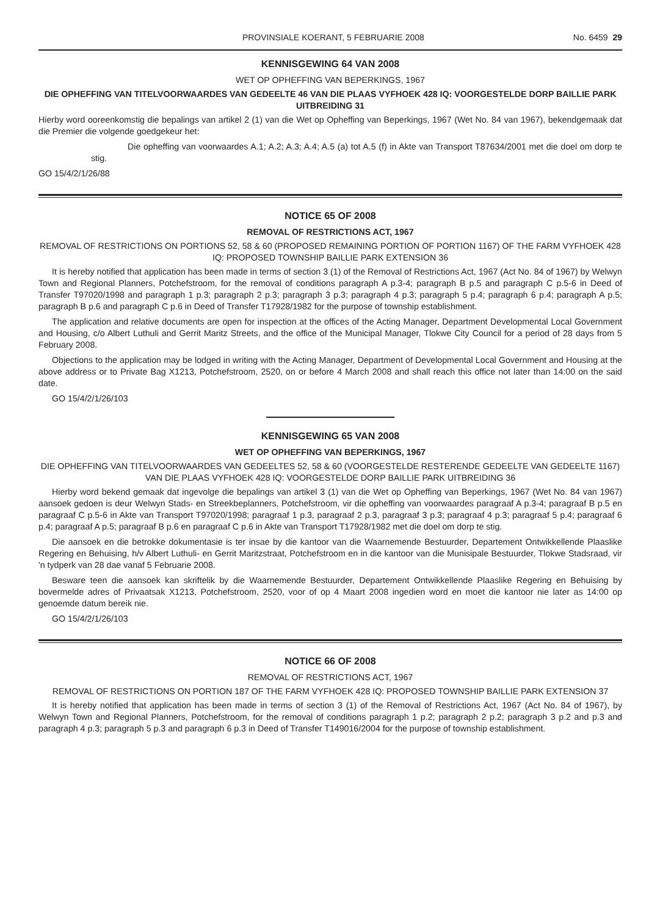PROVINSIALE KOERANT, 5 FEBRUARIE 2008 No. 6459 29
KENNISGEWING 64 VAN 2008
WET OP OPHEFFING VAN BEPERKINGS, 1967
DIE OPHEFFING VAN TITELVOORWAARDES VAN GEDEELTE 46 VAN DIE PLAAS VYFHOEK 428 IQ: VOORGESTELDE DORP BAILLIE PARK UITBREIDING 31
Hierby word ooreenkomstig die bepalings van artikel 2 (1) van die Wet op Opheffing van Beperkings, 1967 (Wet No. 84 van 1967), bekendgemaak dat die Premier die volgende goedgekeur het:
Die opheffing van voorwaardes A.1; A.2; A.3; A.4; A.5 (a) tot A.5 (f) in Akte van Transport T87634/2001 met die doel om dorp te stig.
GO 15/4/2/1/26/88
NOTICE 65 OF 2008
REMOVAL OF RESTRICTIONS ACT, 1967
REMOVAL OF RESTRICTIONS ON PORTIONS 52, 58 & 60 (PROPOSED REMAINING PORTION OF PORTION 1167) OF THE FARM VYFHOEK 428 IQ: PROPOSED TOWNSHIP BAILLIE PARK EXTENSION 36
It is hereby notified that application has been made in terms of section 3 (1) of the Removal of Restrictions Act, 1967 (Act No. 84 of 1967) by Welwyn Town and Regional Planners, Potchefstroom, for the removal of conditions paragraph A p.3-4; paragraph B p.5 and paragraph C p.5-6 in Deed of Transfer T97020/1998 and paragraph 1 p.3; paragraph 2 p.3; paragraph 3 p.3; paragraph 4 p.3; paragraph 5 p.4; paragraph 6 p.4; paragraph A p.5; paragraph B p.6 and paragraph C p.6 in Deed of Transfer T17928/1982 for the purpose of township establishment.
The application and relative documents are open for inspection at the offices of the Acting Manager, Department Developmental Local Government and Housing, c/o Albert Luthuli and Gerrit Maritz Streets, and the office of the Municipal Manager, Tlokwe City Council for a period of 28 days from 5 February 2008.
Objections to the application may be lodged in writing with the Acting Manager, Department of Developmental Local Government and Housing at the above address or to Private Bag X1213, Potchefstroom, 2520, on or before 4 March 2008 and shall reach this office not later than 14:00 on the said date.
GO 15/4/2/1/26/103
KENNISGEWING 65 VAN 2008
WET OP OPHEFFING VAN BEPERKINGS, 1967
DIE OPHEFFING VAN TITELVOORWAARDES VAN GEDEELTES 52, 58 & 60 (VOORGESTELDE RESTERENDE GEDEELTE VAN GEDEELTE 1167) VAN DIE PLAAS VYFHOEK 428 IQ: VOORGESTELDE DORP BAILLIE PARK UITBREIDING 36
Hierby word bekend gemaak dat ingevolge die bepalings van artikel 3 (1) van die Wet op Opheffing van Beperkings, 1967 (Wet No. 84 van 1967) aansoek gedoen is deur Welwyn Stads- en Streekbeplanners, Potchefstroom, vir die opheffing van voorwaardes paragraaf A p.3-4; paragraaf B p.5 en paragraaf C p.5-6 in Akte van Transport T97020/1998; paragraaf 1 p.3, paragraaf 2 p.3, paragraaf 3 p.3; paragraaf 4 p.3; paragraaf 5 p.4; paragraaf 6 p.4; paragraaf A p.5; paragraaf B p.6 en paragraaf C p.6 in Akte van Transport T17928/1982 met die doel om dorp te stig.
Die aansoek en die betrokke dokumentasie is ter insae by die kantoor van die Waarnemende Bestuurder, Departement Ontwikkellende Plaaslike Regering en Behuising, h/v Albert Luthuli- en Gerrit Maritzstraat, Potchefstroom en in die kantoor van die Munisipale Bestuurder, Tlokwe Stadsraad, vir 'n tydperk van 28 dae vanaf 5 Februarie 2008.
Besware teen die aansoek kan skriftelik by die Waarnemende Bestuurder, Departement Ontwikkellende Plaaslike Regering en Behuising by bovermelde adres of Privaatsak X1213, Potchefstroom, 2520, voor of op 4 Maart 2008 ingedien word en moet die kantoor nie later as 14:00 op genoemde datum bereik nie.
GO 15/4/2/1/26/103
NOTICE 66 OF 2008
REMOVAL OF RESTRICTIONS ACT, 1967
REMOVAL OF RESTRICTIONS ON PORTION 187 OF THE FARM VYFHOEK 428 IQ: PROPOSED TOWNSHIP BAILLIE PARK EXTENSION 37
It is hereby notified that application has been made in terms of section 3 (1) of the Removal of Restrictions Act, 1967 (Act No. 84 of 1967), by Welwyn Town and Regional Planners, Potchefstroom, for the removal of conditions paragraph 1 p.2; paragraph 2 p.2; paragraph 3 p.2 and p.3 and paragraph 4 p.3; paragraph 5 p.3 and paragraph 6 p.3 in Deed of Transfer T149016/2004 for the purpose of township establishment.